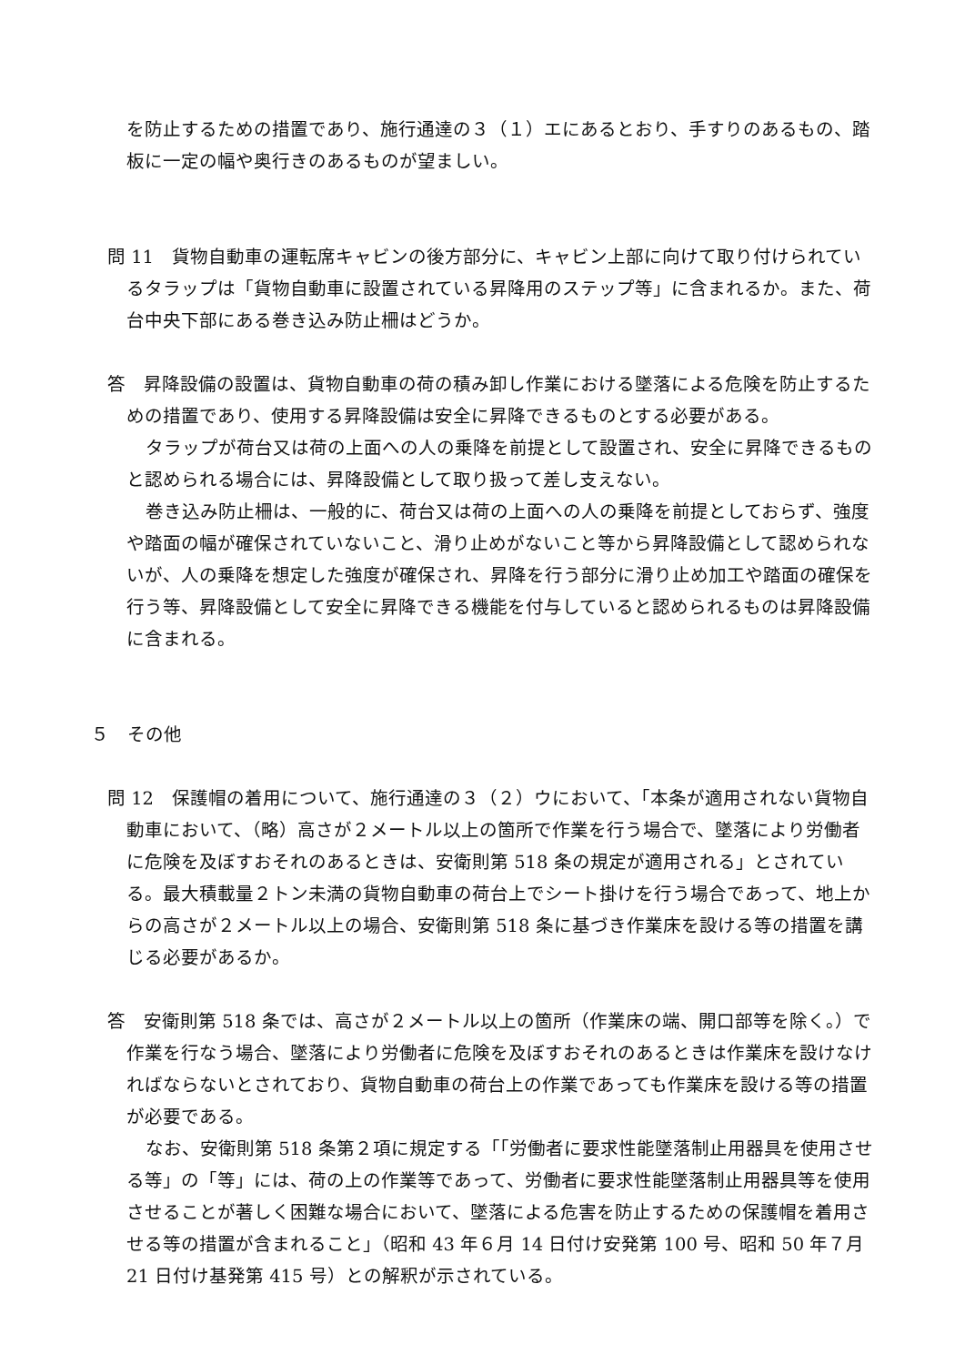を防止するための措置であり、施行通達の３（１）エにあるとおり、手すりのあるもの、踏板に一定の幅や奥行きのあるものが望ましい。
問 11　貨物自動車の運転席キャビンの後方部分に、キャビン上部に向けて取り付けられているタラップは「貨物自動車に設置されている昇降用のステップ等」に含まれるか。また、荷台中央下部にある巻き込み防止柵はどうか。
答　昇降設備の設置は、貨物自動車の荷の積み卸し作業における墜落による危険を防止するための措置であり、使用する昇降設備は安全に昇降できるものとする必要がある。
タラップが荷台又は荷の上面への人の乗降を前提として設置され、安全に昇降できるものと認められる場合には、昇降設備として取り扱って差し支えない。
巻き込み防止柵は、一般的に、荷台又は荷の上面への人の乗降を前提としておらず、強度や踏面の幅が確保されていないこと、滑り止めがないこと等から昇降設備として認められないが、人の乗降を想定した強度が確保され、昇降を行う部分に滑り止め加工や踏面の確保を行う等、昇降設備として安全に昇降できる機能を付与していると認められるものは昇降設備に含まれる。
５　その他
問 12　保護帽の着用について、施行通達の３（２）ウにおいて、「本条が適用されない貨物自動車において、（略）高さが２メートル以上の箇所で作業を行う場合で、墜落により労働者に危険を及ぼすおそれのあるときは、安衛則第 518 条の規定が適用される」とされている。最大積載量２トン未満の貨物自動車の荷台上でシート掛けを行う場合であって、地上からの高さが２メートル以上の場合、安衛則第 518 条に基づき作業床を設ける等の措置を講じる必要があるか。
答　安衛則第 518 条では、高さが２メートル以上の箇所（作業床の端、開口部等を除く。）で作業を行なう場合、墜落により労働者に危険を及ぼすおそれのあるときは作業床を設けなければならないとされており、貨物自動車の荷台上の作業であっても作業床を設ける等の措置が必要である。
なお、安衛則第 518 条第２項に規定する「「労働者に要求性能墜落制止用器具を使用させる等」の「等」には、荷の上の作業等であって、労働者に要求性能墜落制止用器具等を使用させることが著しく困難な場合において、墜落による危害を防止するための保護帽を着用させる等の措置が含まれること」（昭和 43 年６月 14 日付け安発第 100 号、昭和 50 年７月 21 日付け基発第 415 号）との解釈が示されている。